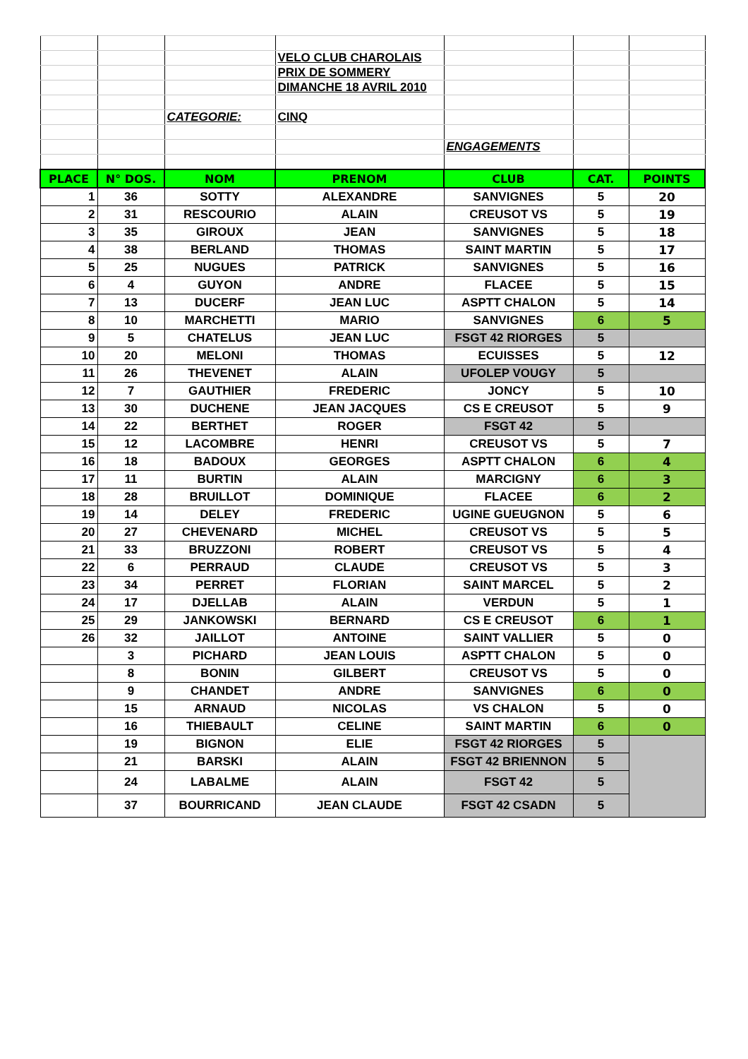| | | | VELO CLUB CHAROLAIS | | | |
| | | | PRIX DE SOMMERY | | | |
| | | | DIMANCHE 18 AVRIL 2010 | | | |
| | | CATEGORIE: | CINQ | | | |
| | | | | ENGAGEMENTS | | |
| PLACE | N° DOS. | NOM | PRENOM | CLUB | CAT. | POINTS |
| 1 | 36 | SOTTY | ALEXANDRE | SANVIGNES | 5 | 20 |
| 2 | 31 | RESCOURIO | ALAIN | CREUSOT VS | 5 | 19 |
| 3 | 35 | GIROUX | JEAN | SANVIGNES | 5 | 18 |
| 4 | 38 | BERLAND | THOMAS | SAINT MARTIN | 5 | 17 |
| 5 | 25 | NUGUES | PATRICK | SANVIGNES | 5 | 16 |
| 6 | 4 | GUYON | ANDRE | FLACEE | 5 | 15 |
| 7 | 13 | DUCERF | JEAN LUC | ASPTT CHALON | 5 | 14 |
| 8 | 10 | MARCHETTI | MARIO | SANVIGNES | 6 | 5 |
| 9 | 5 | CHATELUS | JEAN LUC | FSGT 42 RIORGES | 5 | |
| 10 | 20 | MELONI | THOMAS | ECUISSES | 5 | 12 |
| 11 | 26 | THEVENET | ALAIN | UFOLEP VOUGY | 5 | |
| 12 | 7 | GAUTHIER | FREDERIC | JONCY | 5 | 10 |
| 13 | 30 | DUCHENE | JEAN JACQUES | CS E CREUSOT | 5 | 9 |
| 14 | 22 | BERTHET | ROGER | FSGT 42 | 5 | |
| 15 | 12 | LACOMBRE | HENRI | CREUSOT VS | 5 | 7 |
| 16 | 18 | BADOUX | GEORGES | ASPTT CHALON | 6 | 4 |
| 17 | 11 | BURTIN | ALAIN | MARCIGNY | 6 | 3 |
| 18 | 28 | BRUILLOT | DOMINIQUE | FLACEE | 6 | 2 |
| 19 | 14 | DELEY | FREDERIC | UGINE GUEUGNON | 5 | 6 |
| 20 | 27 | CHEVENARD | MICHEL | CREUSOT VS | 5 | 5 |
| 21 | 33 | BRUZZONI | ROBERT | CREUSOT VS | 5 | 4 |
| 22 | 6 | PERRAUD | CLAUDE | CREUSOT VS | 5 | 3 |
| 23 | 34 | PERRET | FLORIAN | SAINT MARCEL | 5 | 2 |
| 24 | 17 | DJELLAB | ALAIN | VERDUN | 5 | 1 |
| 25 | 29 | JANKOWSKI | BERNARD | CS E CREUSOT | 6 | 1 |
| 26 | 32 | JAILLOT | ANTOINE | SAINT VALLIER | 5 | 0 |
| | 3 | PICHARD | JEAN LOUIS | ASPTT CHALON | 5 | 0 |
| | 8 | BONIN | GILBERT | CREUSOT VS | 5 | 0 |
| | 9 | CHANDET | ANDRE | SANVIGNES | 6 | 0 |
| | 15 | ARNAUD | NICOLAS | VS CHALON | 5 | 0 |
| | 16 | THIEBAULT | CELINE | SAINT MARTIN | 6 | 0 |
| | 19 | BIGNON | ELIE | FSGT 42 RIORGES | 5 | |
| | 21 | BARSKI | ALAIN | FSGT 42 BRIENNON | 5 | |
| | 24 | LABALME | ALAIN | FSGT 42 | 5 | |
| | 37 | BOURRICAND | JEAN CLAUDE | FSGT 42 CSADN | 5 | |